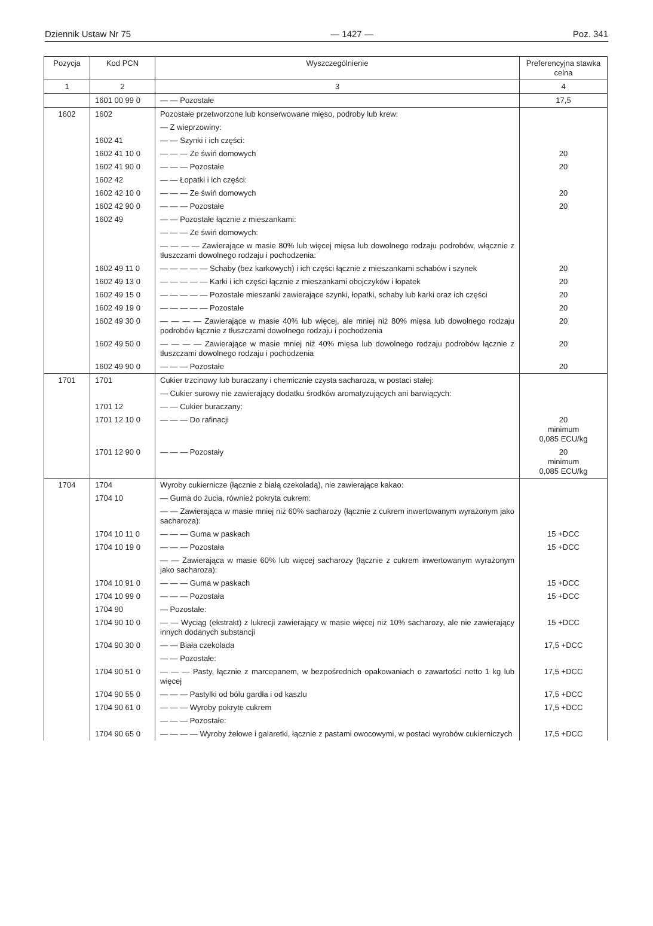Dziennik Ustaw Nr 75 — 1427 — Poz. 341
| Pozycja | Kod PCN | Wyszczególnienie | Preferencyjna stawka celna |
| --- | --- | --- | --- |
| 1 | 2 | 3 | 4 |
| | 1601 00 99 0 | — — Pozostałe | 17,5 |
| 1602 | 1602 | Pozostałe przetworzone lub konserwowane mięso, podroby lub krew: | |
| | | — Z wieprzowiny: | |
| | 1602 41 | — — Szynki i ich części: | |
| | 1602 41 10 0 | — — — Ze świń domowych | 20 |
| | 1602 41 90 0 | — — — Pozostałe | 20 |
| | 1602 42 | — — Łopatki i ich części: | |
| | 1602 42 10 0 | — — — Ze świń domowych | 20 |
| | 1602 42 90 0 | — — — Pozostałe | 20 |
| | 1602 49 | — — Pozostałe łącznie z mieszankami: | |
| | | — — — Ze świń domowych: | |
| | | — — — — Zawierające w masie 80% lub więcej mięsa lub dowolnego rodzaju podrobów, włącznie z tłuszczami dowolnego rodzaju i pochodzenia: | |
| | 1602 49 11 0 | — — — — — Schaby (bez karkowych) i ich części łącznie z mieszankami schabów i szynek | 20 |
| | 1602 49 13 0 | — — — — — Karki i ich części łącznie z mieszankami obojczyków i łopatek | 20 |
| | 1602 49 15 0 | — — — — — Pozostałe mieszanki zawierające szynki, łopatki, schaby lub karki oraz ich części | 20 |
| | 1602 49 19 0 | — — — — — Pozostałe | 20 |
| | 1602 49 30 0 | — — — — Zawierające w masie 40% lub więcej, ale mniej niż 80% mięsa lub dowolnego rodzaju podrobów łącznie z tłuszczami dowolnego rodzaju i pochodzenia | 20 |
| | 1602 49 50 0 | — — — — Zawierające w masie mniej niż 40% mięsa lub dowolnego rodzaju podrobów łącznie z tłuszczami dowolnego rodzaju i pochodzenia | 20 |
| | 1602 49 90 0 | — — — Pozostałe | 20 |
| 1701 | 1701 | Cukier trzcinowy lub buraczany i chemicznie czysta sacharoza, w postaci stałej: | |
| | | — Cukier surowy nie zawierający dodatku środków aromatyzujących ani barwiących: | |
| | 1701 12 | — — Cukier buraczany: | |
| | 1701 12 10 0 | — — — Do rafinacji | 20 minimum 0,085 ECU/kg |
| | 1701 12 90 0 | — — — Pozostały | 20 minimum 0,085 ECU/kg |
| 1704 | 1704 | Wyroby cukiernicze (łącznie z białą czekoladą), nie zawierające kakao: | |
| | 1704 10 | — Guma do żucia, również pokryta cukrem: | |
| | | — — Zawierająca w masie mniej niż 60% sacharozy (łącznie z cukrem inwertowanym wyrażonym jako sacharoza): | |
| | 1704 10 11 0 | — — — Guma w paskach | 15 +DCC |
| | 1704 10 19 0 | — — — Pozostała | 15 +DCC |
| | | — — Zawierająca w masie 60% lub więcej sacharozy (łącznie z cukrem inwertowanym wyrażonym jako sacharoza): | |
| | 1704 10 91 0 | — — — Guma w paskach | 15 +DCC |
| | 1704 10 99 0 | — — — Pozostała | 15 +DCC |
| | 1704 90 | — Pozostałe: | |
| | 1704 90 10 0 | — — Wyciąg (ekstrakt) z lukrecji zawierający w masie więcej niż 10% sacharozy, ale nie zawierający innych dodanych substancji | 15 +DCC |
| | 1704 90 30 0 | — — Biała czekolada | 17,5 +DCC |
| | | — — Pozostałe: | |
| | 1704 90 51 0 | — — — Pasty, łącznie z marcepanem, w bezpośrednich opakowaniach o zawartości netto 1 kg lub więcej | 17,5 +DCC |
| | 1704 90 55 0 | — — — Pastylki od bólu gardła i od kaszlu | 17,5 +DCC |
| | 1704 90 61 0 | — — — Wyroby pokryte cukrem | 17,5 +DCC |
| | | — — — Pozostałe: | |
| | 1704 90 65 0 | — — — — Wyroby żelowe i galaretki, łącznie z pastami owocowymi, w postaci wyrobów cukierniczych | 17,5 +DCC |